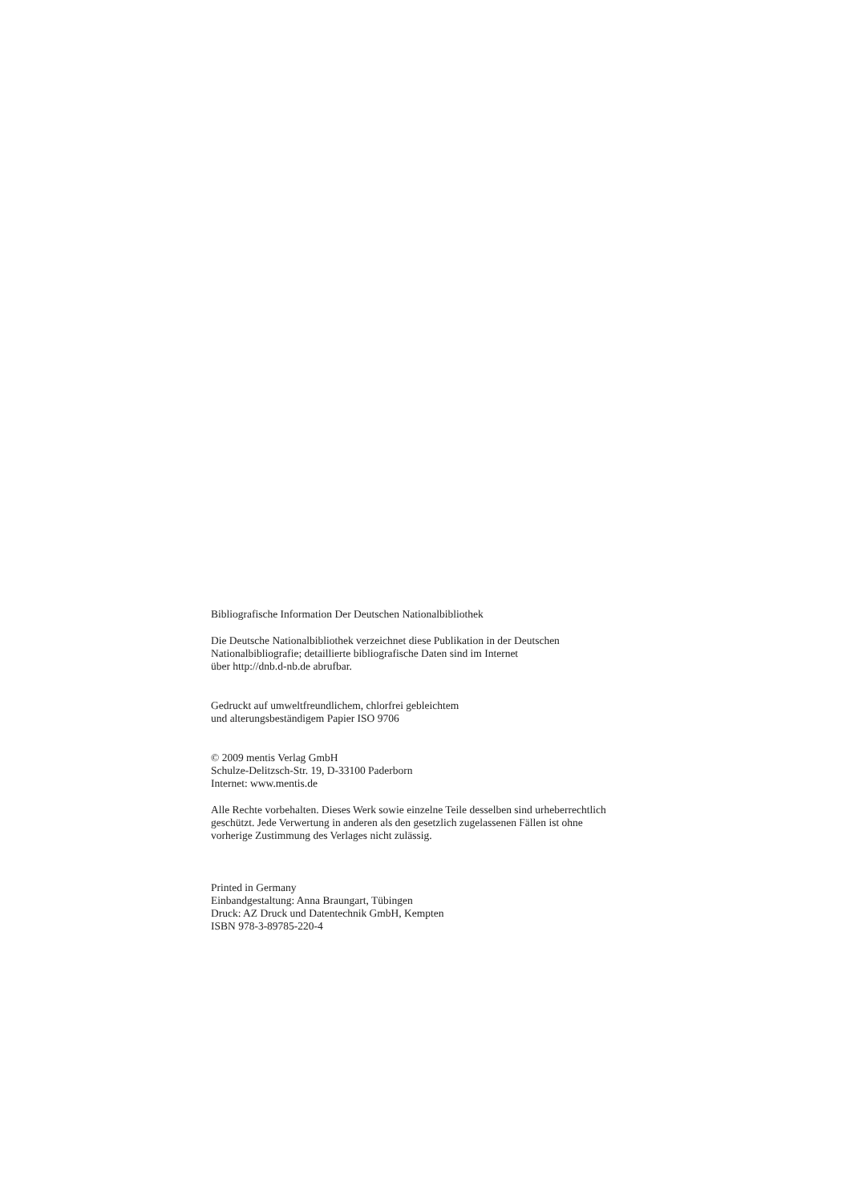Bibliografische Information Der Deutschen Nationalbibliothek
Die Deutsche Nationalbibliothek verzeichnet diese Publikation in der Deutschen
Nationalbibliografie; detaillierte bibliografische Daten sind im Internet
über http://dnb.d-nb.de abrufbar.
Gedruckt auf umweltfreundlichem, chlorfrei gebleichtem
und alterungsbeständigem Papier ISO 9706
© 2009 mentis Verlag GmbH
Schulze-Delitzsch-Str. 19, D-33100 Paderborn
Internet: www.mentis.de
Alle Rechte vorbehalten. Dieses Werk sowie einzelne Teile desselben sind urheberrechtlich
geschützt. Jede Verwertung in anderen als den gesetzlich zugelassenen Fällen ist ohne
vorherige Zustimmung des Verlages nicht zulässig.
Printed in Germany
Einbandgestaltung: Anna Braungart, Tübingen
Druck: AZ Druck und Datentechnik GmbH, Kempten
ISBN 978-3-89785-220-4